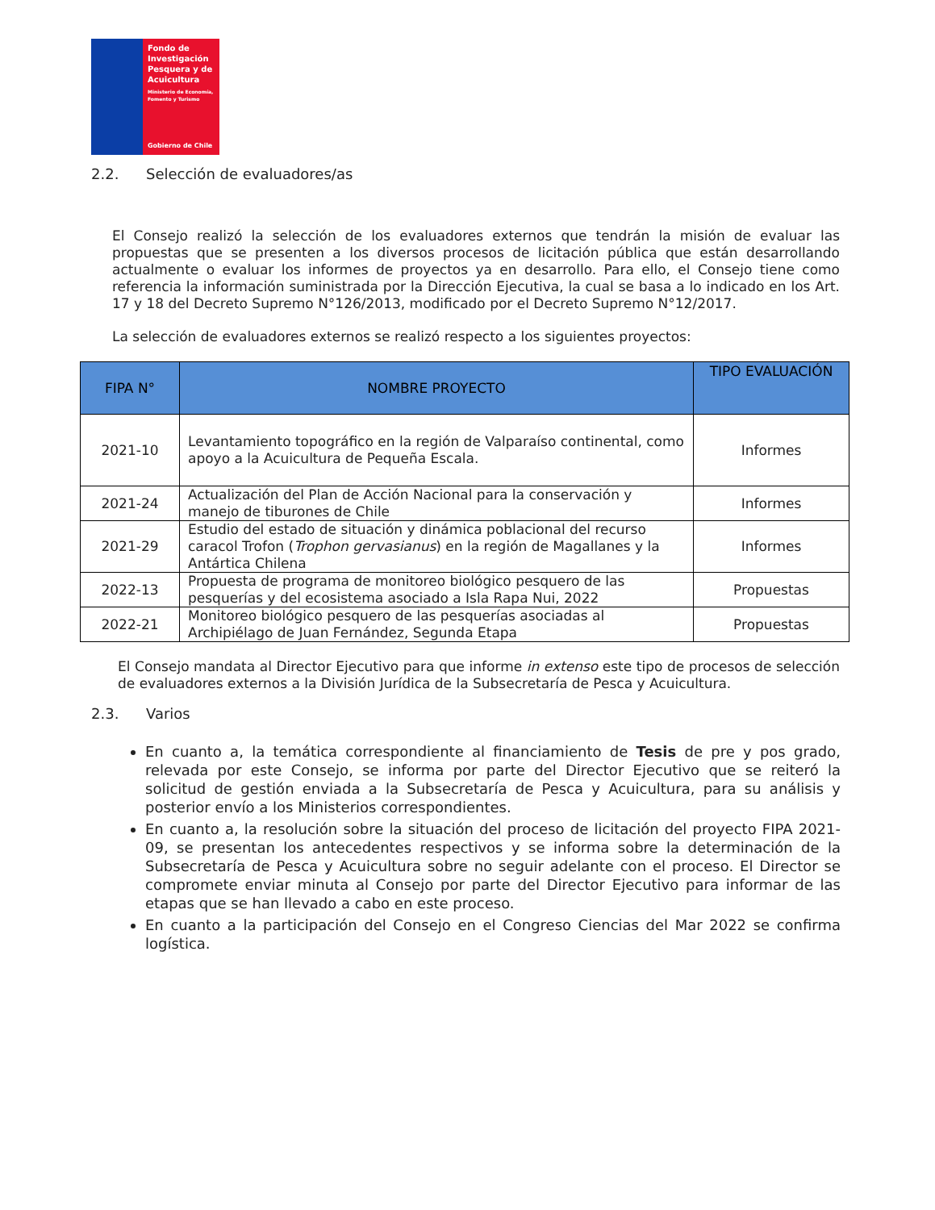Fondo de Investigación Pesquera y de Acuicultura
Ministerio de Economía, Fomento y Turismo
Gobierno de Chile
2.2. Selección de evaluadores/as
El Consejo realizó la selección de los evaluadores externos que tendrán la misión de evaluar las propuestas que se presenten a los diversos procesos de licitación pública que están desarrollando actualmente o evaluar los informes de proyectos ya en desarrollo. Para ello, el Consejo tiene como referencia la información suministrada por la Dirección Ejecutiva, la cual se basa a lo indicado en los Art. 17 y 18 del Decreto Supremo N°126/2013, modificado por el Decreto Supremo N°12/2017.
La selección de evaluadores externos se realizó respecto a los siguientes proyectos:
| FIPA N° | NOMBRE PROYECTO | TIPO EVALUACIÓN |
| --- | --- | --- |
| 2021-10 | Levantamiento topográfico en la región de Valparaíso continental, como apoyo a la Acuicultura de Pequeña Escala. | Informes |
| 2021-24 | Actualización del Plan de Acción Nacional para la conservación y manejo de tiburones de Chile | Informes |
| 2021-29 | Estudio del estado de situación y dinámica poblacional del recurso caracol Trofon ( Trophon gervasianus ) en la región de Magallanes y la Antártica Chilena | Informes |
| 2022-13 | Propuesta de programa de monitoreo biológico pesquero de las pesquerías y del ecosistema asociado a Isla Rapa Nui, 2022 | Propuestas |
| 2022-21 | Monitoreo biológico pesquero de las pesquerías asociadas al Archipiélago de Juan Fernández, Segunda Etapa | Propuestas |
El Consejo mandata al Director Ejecutivo para que informe in extenso este tipo de procesos de selección de evaluadores externos a la División Jurídica de la Subsecretaría de Pesca y Acuicultura.
2.3. Varios
En cuanto a, la temática correspondiente al financiamiento de Tesis de pre y pos grado, relevada por este Consejo, se informa por parte del Director Ejecutivo que se reiteró la solicitud de gestión enviada a la Subsecretaría de Pesca y Acuicultura, para su análisis y posterior envío a los Ministerios correspondientes.
En cuanto a, la resolución sobre la situación del proceso de licitación del proyecto FIPA 2021-09, se presentan los antecedentes respectivos y se informa sobre la determinación de la Subsecretaría de Pesca y Acuicultura sobre no seguir adelante con el proceso. El Director se compromete enviar minuta al Consejo por parte del Director Ejecutivo para informar de las etapas que se han llevado a cabo en este proceso.
En cuanto a la participación del Consejo en el Congreso Ciencias del Mar 2022 se confirma logística.